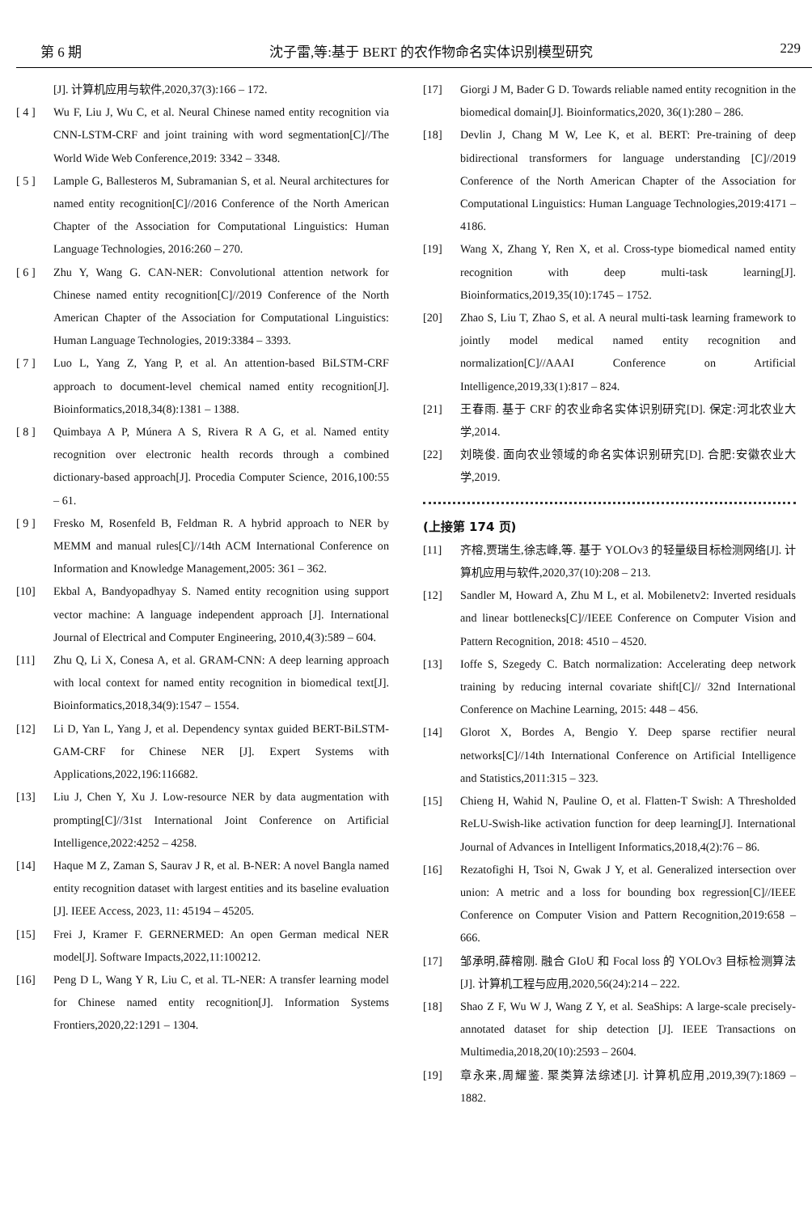第 6 期 沈子雷,等:基于 BERT 的农作物命名实体识别模型研究 229
[J]. 计算机应用与软件,2020,37(3):166 – 172.
[ 4 ] Wu F, Liu J, Wu C, et al. Neural Chinese named entity recognition via CNN-LSTM-CRF and joint training with word segmentation[C]//The World Wide Web Conference,2019: 3342 – 3348.
[ 5 ] Lample G, Ballesteros M, Subramanian S, et al. Neural architectures for named entity recognition[C]//2016 Conference of the North American Chapter of the Association for Computational Linguistics: Human Language Technologies, 2016:260 – 270.
[ 6 ] Zhu Y, Wang G. CAN-NER: Convolutional attention network for Chinese named entity recognition[C]//2019 Conference of the North American Chapter of the Association for Computational Linguistics: Human Language Technologies, 2019:3384 – 3393.
[ 7 ] Luo L, Yang Z, Yang P, et al. An attention-based BiLSTM-CRF approach to document-level chemical named entity recognition[J]. Bioinformatics,2018,34(8):1381 – 1388.
[ 8 ] Quimbaya A P, Múnera A S, Rivera R A G, et al. Named entity recognition over electronic health records through a combined dictionary-based approach[J]. Procedia Computer Science, 2016,100:55 – 61.
[ 9 ] Fresko M, Rosenfeld B, Feldman R. A hybrid approach to NER by MEMM and manual rules[C]//14th ACM International Conference on Information and Knowledge Management,2005: 361 – 362.
[10] Ekbal A, Bandyopadhyay S. Named entity recognition using support vector machine: A language independent approach [J]. International Journal of Electrical and Computer Engineering, 2010,4(3):589 – 604.
[11] Zhu Q, Li X, Conesa A, et al. GRAM-CNN: A deep learning approach with local context for named entity recognition in biomedical text[J]. Bioinformatics,2018,34(9):1547 – 1554.
[12] Li D, Yan L, Yang J, et al. Dependency syntax guided BERT-BiLSTM-GAM-CRF for Chinese NER [J]. Expert Systems with Applications,2022,196:116682.
[13] Liu J, Chen Y, Xu J. Low-resource NER by data augmentation with prompting[C]//31st International Joint Conference on Artificial Intelligence,2022:4252 – 4258.
[14] Haque M Z, Zaman S, Saurav J R, et al. B-NER: A novel Bangla named entity recognition dataset with largest entities and its baseline evaluation [J]. IEEE Access, 2023, 11: 45194 – 45205.
[15] Frei J, Kramer F. GERNERMED: An open German medical NER model[J]. Software Impacts,2022,11:100212.
[16] Peng D L, Wang Y R, Liu C, et al. TL-NER: A transfer learning model for Chinese named entity recognition[J]. Information Systems Frontiers,2020,22:1291 – 1304.
[17] Giorgi J M, Bader G D. Towards reliable named entity recognition in the biomedical domain[J]. Bioinformatics,2020, 36(1):280 – 286.
[18] Devlin J, Chang M W, Lee K, et al. BERT: Pre-training of deep bidirectional transformers for language understanding [C]//2019 Conference of the North American Chapter of the Association for Computational Linguistics: Human Language Technologies,2019:4171 – 4186.
[19] Wang X, Zhang Y, Ren X, et al. Cross-type biomedical named entity recognition with deep multi-task learning[J]. Bioinformatics,2019,35(10):1745 – 1752.
[20] Zhao S, Liu T, Zhao S, et al. A neural multi-task learning framework to jointly model medical named entity recognition and normalization[C]//AAAI Conference on Artificial Intelligence,2019,33(1):817 – 824.
[21] 王春雨. 基于 CRF 的农业命名实体识别研究[D]. 保定:河北农业大学,2014.
[22] 刘晓俊. 面向农业领域的命名实体识别研究[D]. 合肥:安徽农业大学,2019.
(上接第 174 页)
[11] 齐榕,贾瑞生,徐志峰,等. 基于 YOLOv3 的轻量级目标检测网络[J]. 计算机应用与软件,2020,37(10):208 – 213.
[12] Sandler M, Howard A, Zhu M L, et al. Mobilenetv2: Inverted residuals and linear bottlenecks[C]//IEEE Conference on Computer Vision and Pattern Recognition, 2018: 4510 – 4520.
[13] Ioffe S, Szegedy C. Batch normalization: Accelerating deep network training by reducing internal covariate shift[C]// 32nd International Conference on Machine Learning, 2015: 448 – 456.
[14] Glorot X, Bordes A, Bengio Y. Deep sparse rectifier neural networks[C]//14th International Conference on Artificial Intelligence and Statistics,2011:315 – 323.
[15] Chieng H, Wahid N, Pauline O, et al. Flatten-T Swish: A Thresholded ReLU-Swish-like activation function for deep learning[J]. International Journal of Advances in Intelligent Informatics,2018,4(2):76 – 86.
[16] Rezatofighi H, Tsoi N, Gwak J Y, et al. Generalized intersection over union: A metric and a loss for bounding box regression[C]//IEEE Conference on Computer Vision and Pattern Recognition,2019:658 – 666.
[17] 邹承明,薛榕刚. 融合 GIoU 和 Focal loss 的 YOLOv3 目标检测算法[J]. 计算机工程与应用,2020,56(24):214 – 222.
[18] Shao Z F, Wu W J, Wang Z Y, et al. SeaShips: A large-scale precisely-annotated dataset for ship detection [J]. IEEE Transactions on Multimedia,2018,20(10):2593 – 2604.
[19] 章永来,周耀鉴. 聚类算法综述[J]. 计算机应用,2019,39(7):1869 – 1882.